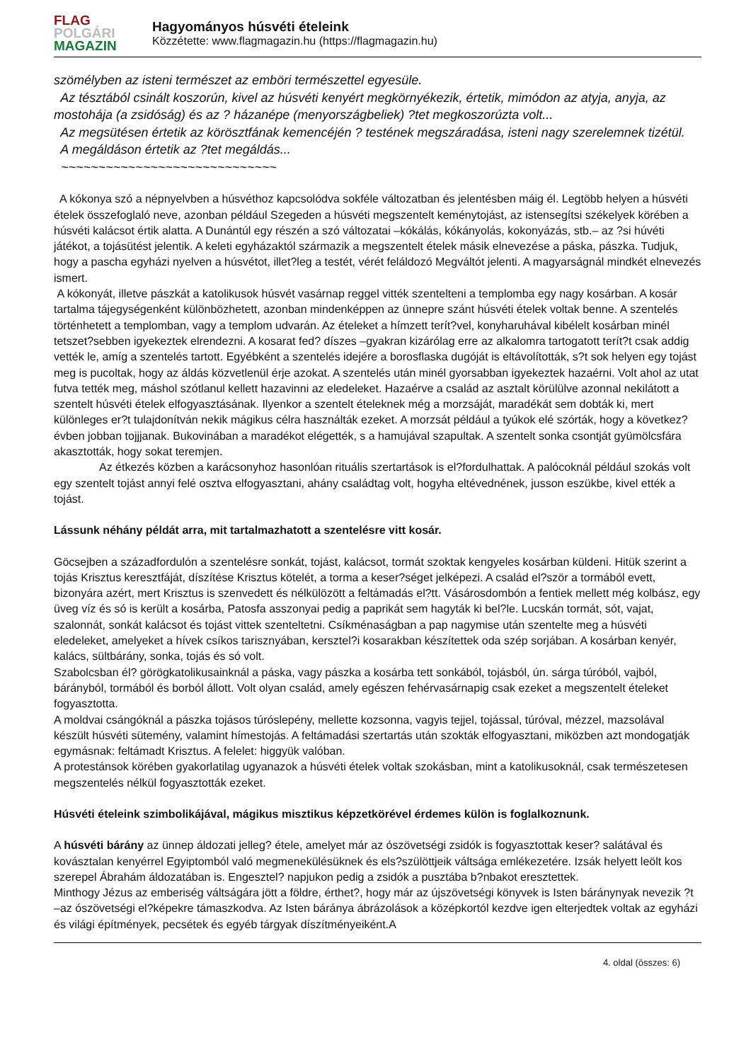FLAG
POLGÁRI
MAGAZIN
Hagyományos húsvéti ételeink
Közzétette: www.flagmagazin.hu (https://flagmagazin.hu)
szömélyben az isteni természet az emböri természettel egyesüle.
Az tésztából csinált koszorún, kivel az húsvéti kenyért megkörnyékezik, értetik, mimódon az atyja, anyja, az mostohája (a zsidóság) és az ? házanépe (menyországbeliek) ?tet megkoszorúzta volt...
Az megsütésen értetik az körösztfának kemencéjén ? testének megszáradása, isteni nagy szerelemnek tizétül.
A megáldáson értetik az ?tet megáldás...
~~~~~~~~~~~~~~~~~~~~~~~~~~~~~
A kókonya szó a népnyelvben a húsvéthoz kapcsolódva sokféle változatban és jelentésben máig él. Legtöbb helyen a húsvéti ételek összefoglaló neve, azonban például Szegeden a húsvéti megszentelt keménytojást, az istensegítsi székelyek körében a húsvéti kalácsot értik alatta. A Dunántúl egy részén a szó változatai –kókálás, kókányolás, kokonyázás, stb.– az ?si húvéti játékot, a tojásütést jelentik. A keleti egyházaktól származik a megszentelt ételek másik elnevezése a páska, pászka. Tudjuk, hogy a pascha egyházi nyelven a húsvétot, illet?leg a testét, vérét feláldozó Megváltót jelenti. A magyarságnál mindkét elnevezés ismert.
A kókonyát, illetve pászkát a katolikusok húsvét vasárnap reggel vitték szentelteni a templomba egy nagy kosárban. A kosár tartalma tájegységenként különbözhetett, azonban mindenképpen az ünnepre szánt húsvéti ételek voltak benne. A szentelés történhetett a templomban, vagy a templom udvarán. Az ételeket a hímzett terít?vel, konyharuhával kibélelt kosárban minél tetszet?sebben igyekeztek elrendezni. A kosarat fed? díszes –gyakran kizárólag erre az alkalomra tartogatott terít?t csak addig vették le, amíg a szentelés tartott. Egyébként a szentelés idejére a borosflaska dugóját is eltávolították, s?t sok helyen egy tojást meg is pucoltak, hogy az áldás közvetlenül érje azokat. A szentelés után minél gyorsabban igyekeztek hazaérni. Volt ahol az utat futva tették meg, máshol szótlanul kellett hazavinni az eledeleket. Hazaérve a család az asztalt körülülve azonnal nekilátott a szentelt húsvéti ételek elfogyasztásának. Ilyenkor a szentelt ételeknek még a morzsáját, maradékát sem dobták ki, mert különleges er?t tulajdonítván nekik mágikus célra használták ezeket. A morzsát például a tyúkok elé szórták, hogy a következ? évben jobban tojjjanak. Bukovinában a maradékot elégették, s a hamujával szapultak. A szentelt sonka csontját gyümölcsfára akasztották, hogy sokat teremjen.
Az étkezés közben a karácsonyhoz hasonlóan rituális szertartások is el?fordulhattak. A palócoknál például szokás volt egy szentelt tojást annyi felé osztva elfogyasztani, ahány családtag volt, hogyha eltévednének, jusson eszükbe, kivel ették a tojást.
Lássunk néhány példát arra, mit tartalmazhatott a szentelésre vitt kosár.
Göcsejben a századfordulón a szentelésre sonkát, tojást, kalácsot, tormát szoktak kengyeles kosárban küldeni. Hitük szerint a tojás Krisztus keresztfáját, díszítése Krisztus kötelét, a torma a keser?séget jelképezi. A család el?ször a tormából evett, bizonyára azért, mert Krisztus is szenvedett és nélkülözött a feltámadás el?tt. Vásárosdombón a fentiek mellett még kolbász, egy üveg víz és só is került a kosárba, Patosfa asszonyai pedig a paprikát sem hagyták ki bel?le. Lucskán tormát, sót, vajat, szalonnát, sonkát kalácsot és tojást vittek szenteltetni. Csíkménaságban a pap nagymise után szentelte meg a húsvéti eledeleket, amelyeket a hívek csíkos tarisznyában, kersztel?i kosarakban készítettek oda szép sorjában. A kosárban kenyér, kalács, sültbárány, sonka, tojás és só volt.
Szabolcsban él? görögkatolikusainknál a páska, vagy pászka a kosárba tett sonkából, tojásból, ún. sárga túróból, vajból, bárányból, tormából és borból állott. Volt olyan család, amely egészen fehérvasárnapig csak ezeket a megszentelt ételeket fogyasztotta.
A moldvai csángóknál a pászka tojásos túróslepény, mellette kozsonna, vagyis tejjel, tojással, túróval, mézzel, mazsolával készült húsvéti sütemény, valamint hímestojás. A feltámadási szertartás után szokták elfogyasztani, miközben azt mondogatják egymásnak: feltámadt Krisztus. A felelet: higgyük valóban.
A protestánsok körében gyakorlatilag ugyanazok a húsvéti ételek voltak szokásban, mint a katolikusoknál, csak természetesen megszentelés nélkül fogyasztották ezeket.
Húsvéti ételeink szimbolikájával, mágikus misztikus képzetkörével érdemes külön is foglalkoznunk.
A húsvéti bárány az ünnep áldozati jelleg? étele, amelyet már az ószövetségi zsidók is fogyasztottak keser? salátával és kovásztalan kenyérrel Egyiptomból való megmenekülésüknek és els?szülöttjeik váltsága emlékezetére. Izsák helyett leölt kos szerepel Ábrahám áldozatában is. Engesztel? napjukon pedig a zsidók a pusztába b?nbakot eresztettek.
Minthogy Jézus az emberiség váltságára jött a földre, érthet?, hogy már az újszövetségi könyvek is Isten báránynyak nevezik ?t –az ószövetségi el?képekre támaszkodva. Az Isten báránya ábrázolások a középkortól kezdve igen elterjedtek voltak az egyházi és világi építmények, pecsétek és egyéb tárgyak díszítményeiként.A
4. oldal (összes: 6)